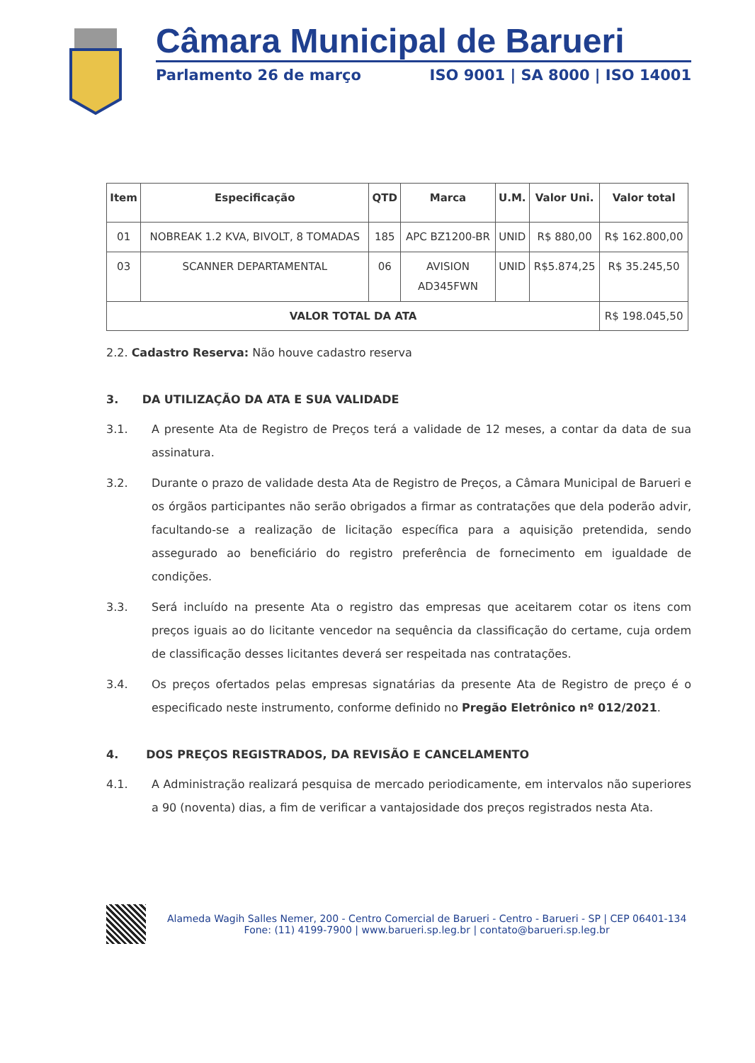Câmara Municipal de Barueri
Parlamento 26 de março ISO 9001 | SA 8000 | ISO 14001
| Item | Especificação | QTD | Marca | U.M. | Valor Uni. | Valor total |
| --- | --- | --- | --- | --- | --- | --- |
| 01 | NOBREAK 1.2 KVA, BIVOLT, 8 TOMADAS | 185 | APC BZ1200-BR | UNID | R$ 880,00 | R$ 162.800,00 |
| 03 | SCANNER DEPARTAMENTAL | 06 | AVISION AD345FWN | UNID | R$5.874,25 | R$ 35.245,50 |
| VALOR TOTAL DA ATA | | | | | | R$ 198.045,50 |
2.2. Cadastro Reserva: Não houve cadastro reserva
3. DA UTILIZAÇÃO DA ATA E SUA VALIDADE
3.1. A presente Ata de Registro de Preços terá a validade de 12 meses, a contar da data de sua assinatura.
3.2. Durante o prazo de validade desta Ata de Registro de Preços, a Câmara Municipal de Barueri e os órgãos participantes não serão obrigados a firmar as contratações que dela poderão advir, facultando-se a realização de licitação específica para a aquisição pretendida, sendo assegurado ao beneficiário do registro preferência de fornecimento em igualdade de condições.
3.3. Será incluído na presente Ata o registro das empresas que aceitarem cotar os itens com preços iguais ao do licitante vencedor na sequência da classificação do certame, cuja ordem de classificação desses licitantes deverá ser respeitada nas contratações.
3.4. Os preços ofertados pelas empresas signatárias da presente Ata de Registro de preço é o especificado neste instrumento, conforme definido no Pregão Eletrônico nº 012/2021.
4. DOS PREÇOS REGISTRADOS, DA REVISÃO E CANCELAMENTO
4.1. A Administração realizará pesquisa de mercado periodicamente, em intervalos não superiores a 90 (noventa) dias, a fim de verificar a vantajosidade dos preços registrados nesta Ata.
Alameda Wagih Salles Nemer, 200 - Centro Comercial de Barueri - Centro - Barueri - SP | CEP 06401-134
Fone: (11) 4199-7900 | www.barueri.sp.leg.br | contato@barueri.sp.leg.br